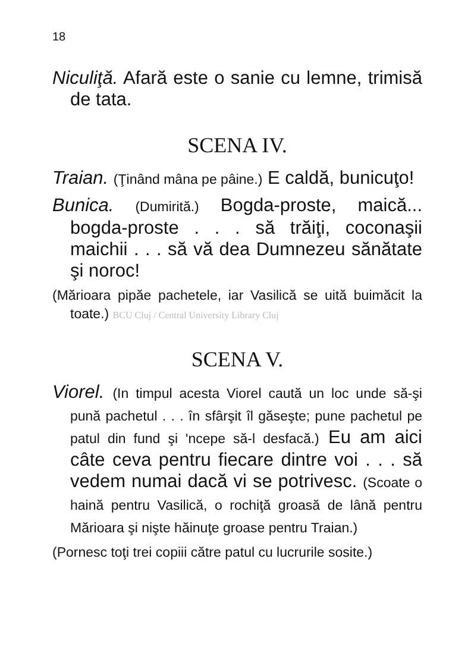18
Niculiţă. Afară este o sanie cu lemne, trimisă de tata.
SCENA IV.
Traian. (Ţinând mâna pe pâine.) E caldă, bunicuţo!
Bunica. (Dumirită.) Bogda-proste, maică... bogda-proste . . . să trăiţi, coconaşii maichii . . . să vă dea Dumnezeu sănătate şi noroc!
(Mărioara pipăe pachetele, iar Vasilică se uită buimăcit la toate.) BCU Cluj / Central University Library Cluj
SCENA V.
Viorel. (In timpul acesta Viorel caută un loc unde să-şi pună pachetul . . . în sfârşit îl găseşte; pune pachetul pe patul din fund şi 'ncepe să-l desfacă.) Eu am aici câte ceva pentru fiecare dintre voi . . . să vedem numai dacă vi se potrivesc. (Scoate o haină pentru Vasilică, o rochiţă groasă de lână pentru Mărioara şi nişte hăinuţe groase pentru Traian.)
(Pornesc toţi trei copiii către patul cu lucrurile sosite.)